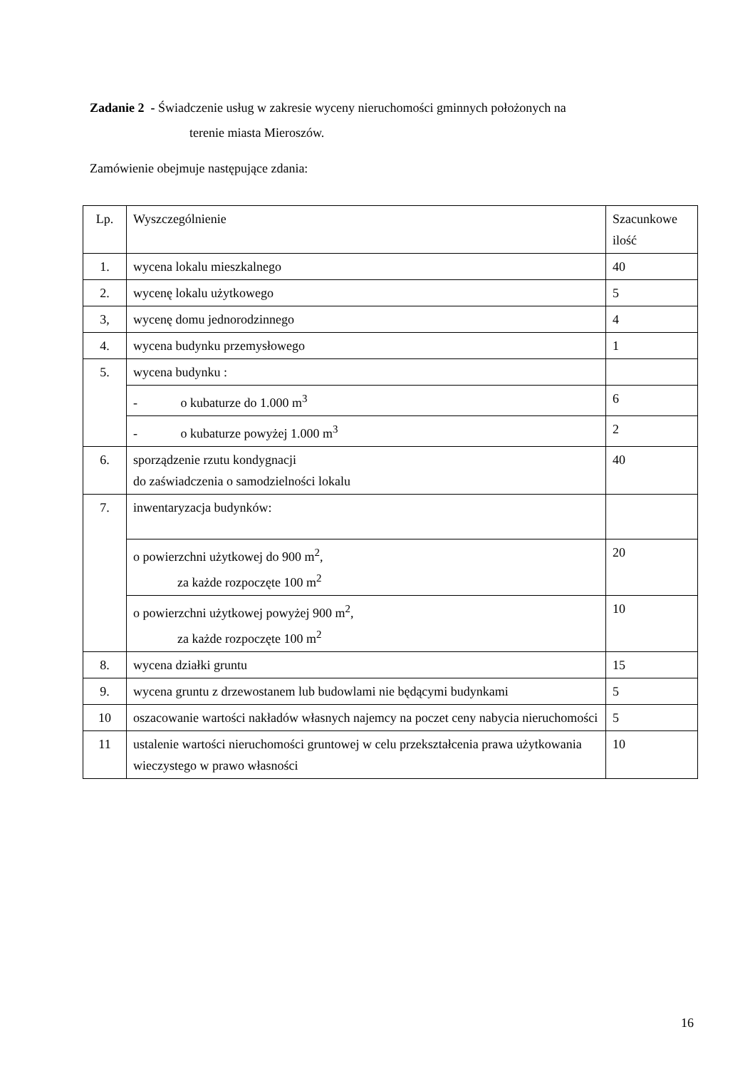Zadanie 2 - Świadczenie usług w zakresie wyceny nieruchomości gminnych położonych na
terenie miasta Mieroszów.
Zamówienie obejmuje następujące zdania:
| Lp. | Wyszczególnienie | Szacunkowe ilość |
| 1. | wycena lokalu mieszkalnego | 40 |
| 2. | wycenę lokalu użytkowego | 5 |
| 3, | wycenę domu jednorodzinnego | 4 |
| 4. | wycena budynku przemysłowego | 1 |
| 5. | wycena budynku : | |
| | - o kubaturze do 1.000 m<sup>3</sup> | 6 |
| | - o kubaturze powyżej 1.000 m<sup>3</sup> | 2 |
| 6. | sporządzenie rzutu kondygnacji do zaświadczenia o samodzielności lokalu | 40 |
| 7. | inwentaryzacja budynków: | |
| | o powierzchni użytkowej do 900 m<sup>2</sup>, za każde rozpoczęte 100 m<sup>2</sup> | 20 |
| | o powierzchni użytkowej powyżej 900 m<sup>2</sup>, za każde rozpoczęte 100 m<sup>2</sup> | 10 |
| 8. | wycena działki gruntu | 15 |
| 9. | wycena gruntu z drzewostanem lub budowlami nie będącymi budynkami | 5 |
| 10 | oszacowanie wartości nakładów własnych najemcy na poczet ceny nabycia nieruchomości | 5 |
| 11 | ustalenie wartości nieruchomości gruntowej w celu przekształcenia prawa użytkowania wieczystego w prawo własności | 10 |
16